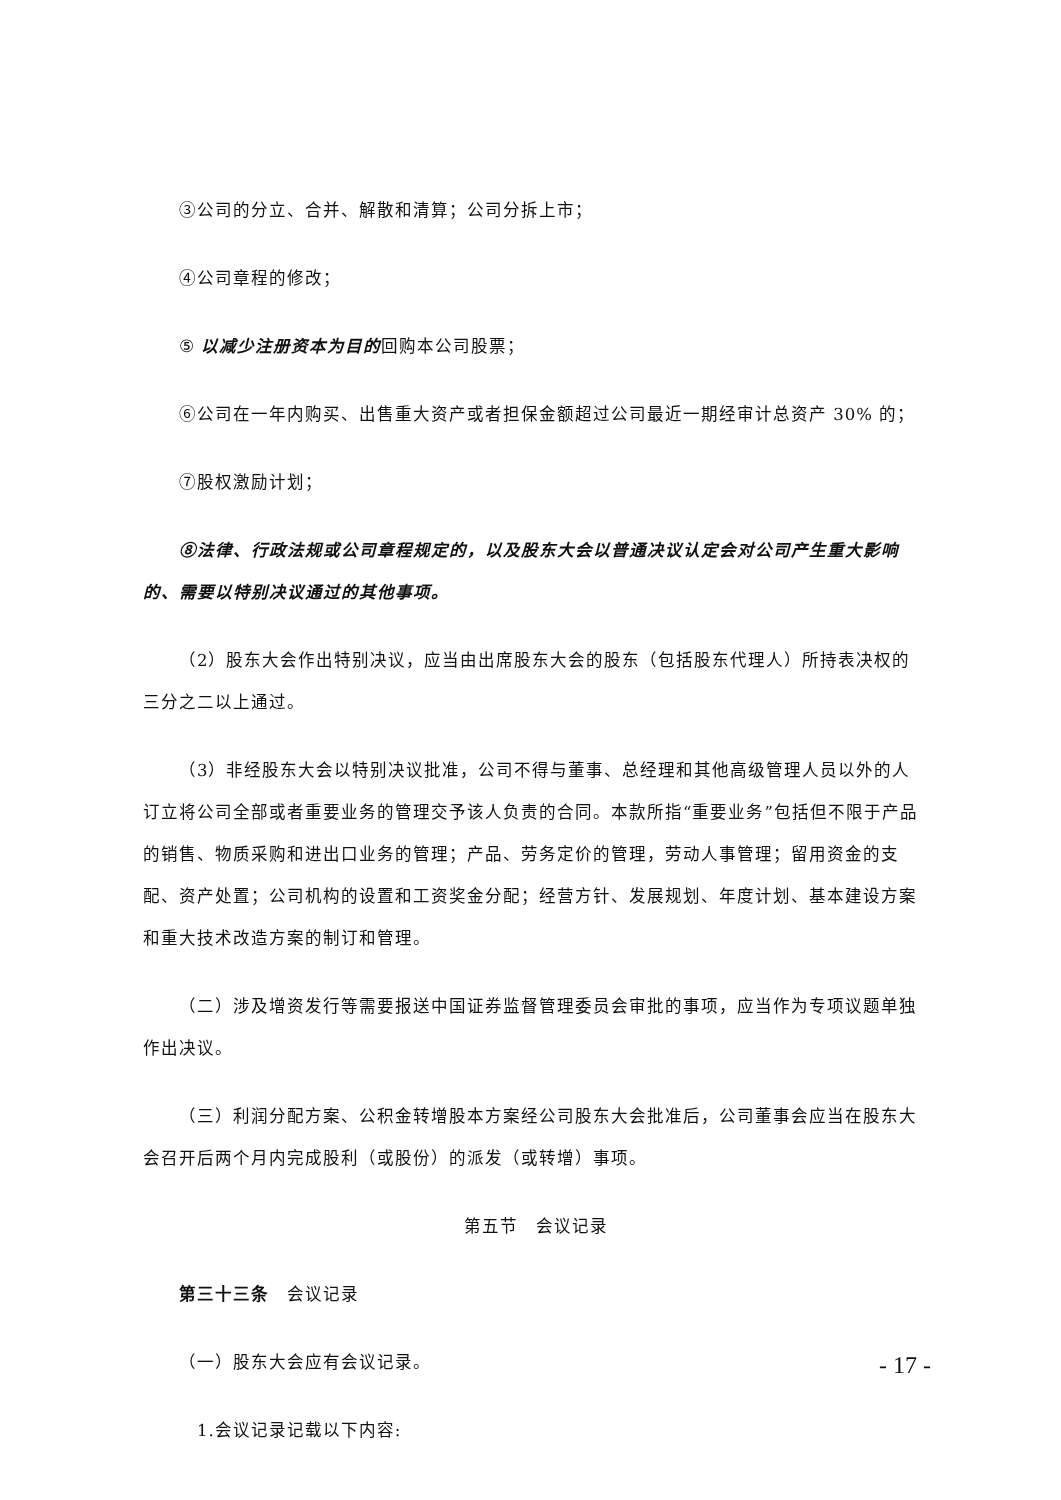③公司的分立、合并、解散和清算；公司分拆上市；
④公司章程的修改；
⑤ 以减少注册资本为目的回购本公司股票；
⑥公司在一年内购买、出售重大资产或者担保金额超过公司最近一期经审计总资产 30% 的；
⑦股权激励计划；
⑧法律、行政法规或公司章程规定的，以及股东大会以普通决议认定会对公司产生重大影响的、需要以特别决议通过的其他事项。
（2）股东大会作出特别决议，应当由出席股东大会的股东（包括股东代理人）所持表决权的三分之二以上通过。
（3）非经股东大会以特别决议批准，公司不得与董事、总经理和其他高级管理人员以外的人订立将公司全部或者重要业务的管理交予该人负责的合同。本款所指“重要业务”包括但不限于产品的销售、物质采购和进出口业务的管理；产品、劳务定价的管理，劳动人事管理；留用资金的支配、资产处置；公司机构的设置和工资奖金分配；经营方针、发展规划、年度计划、基本建设方案和重大技术改造方案的制订和管理。
（二）涉及增资发行等需要报送中国证券监督管理委员会审批的事项，应当作为专项议题单独作出决议。
（三）利润分配方案、公积金转增股本方案经公司股东大会批准后，公司董事会应当在股东大会召开后两个月内完成股利（或股份）的派发（或转增）事项。
第五节　会议记录
第三十三条　会议记录
（一）股东大会应有会议记录。
　1.会议记录记载以下内容:
- 17 -